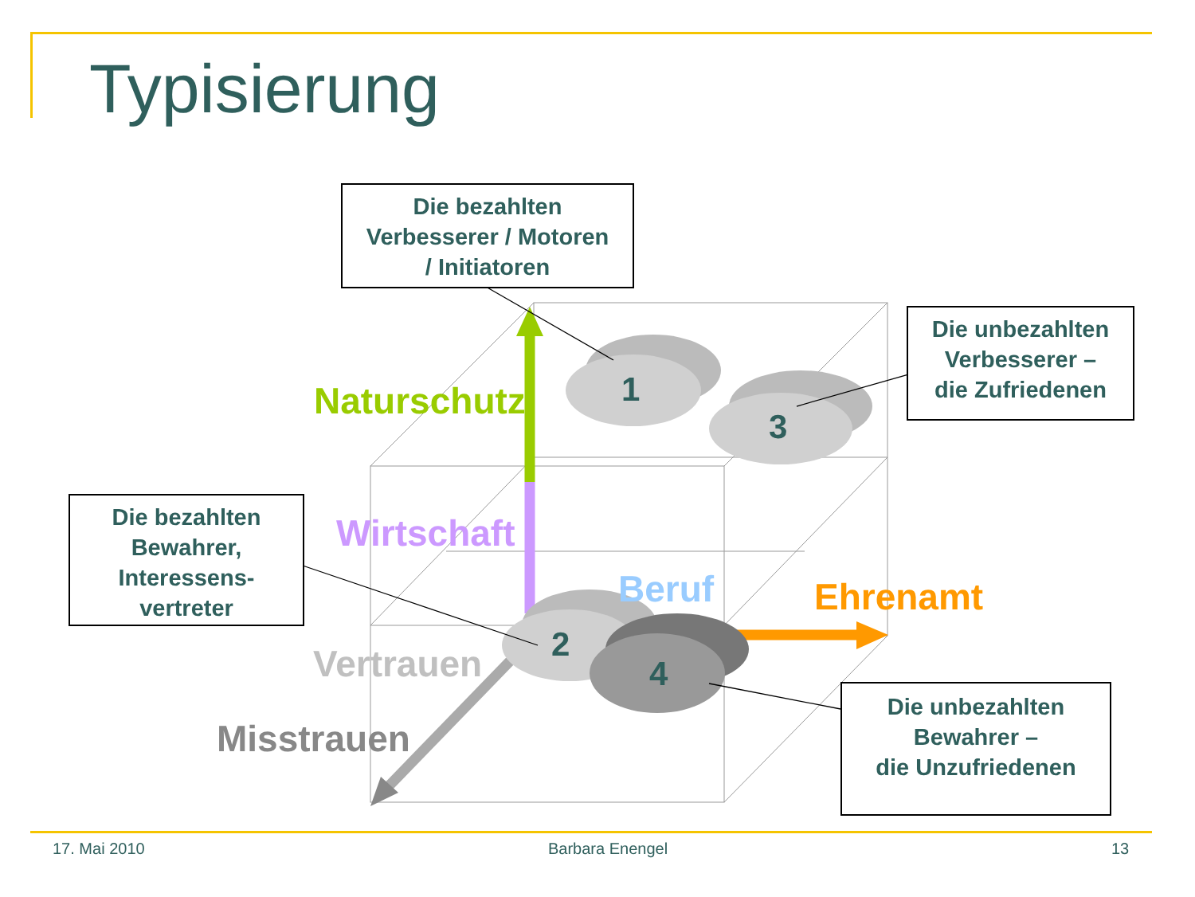Typisierung
Die bezahlten
Verbesserer / Motoren
/ Initiatoren
Die unbezahlten
Verbesserer –
die Zufriedenen
Die bezahlten
Bewahrer,
Interessens-
vertreter
Die unbezahlten
Bewahrer –
die Unzufriedenen
Naturschutz
Wirtschaft
Beruf Ehrenamt
Vertrauen
Misstrauen
1
3
2
4
17. Mai 2010 Barbara Enengel 13